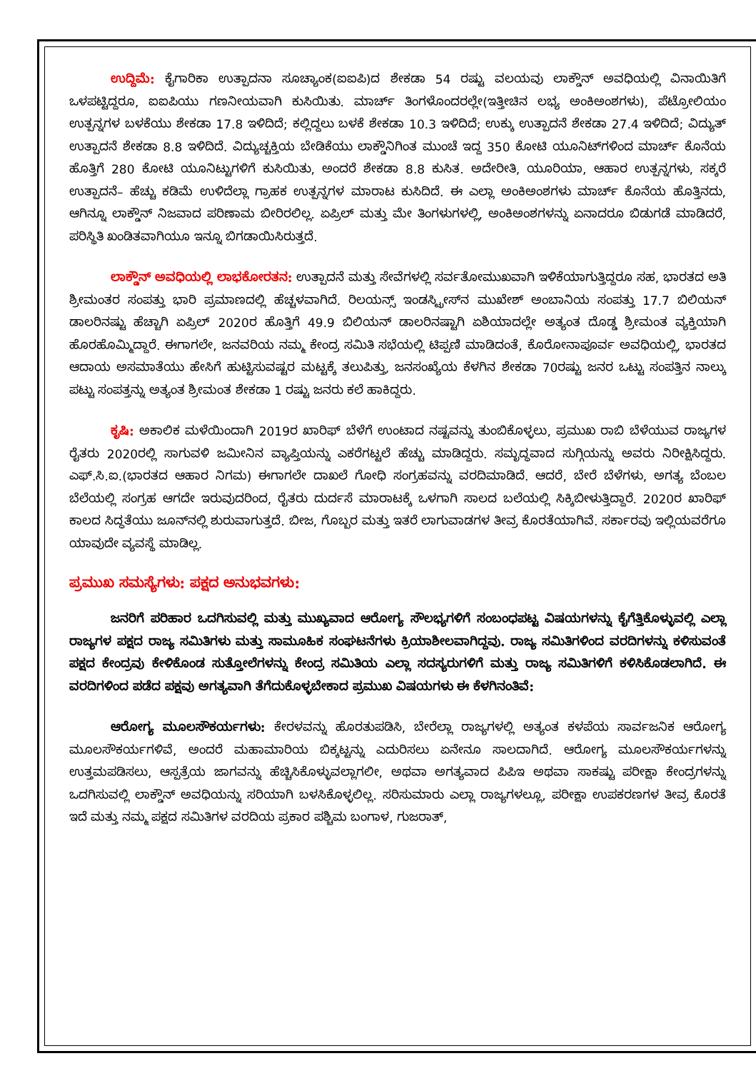ಉದ್ದಿಮೆ: ಕೈಗಾರಿಕಾ ಉತ್ಪಾದನಾ ಸೂಚ್ಯಾಂಕ(ಐಐಪಿ)ದ ಶೇಕಡಾ 54 ರಷ್ಟು ವಲಯವು ಲಾಕ್ಡೌನ್ ಅವಧಿಯಲ್ಲಿ ವಿನಾಯಿತಿಗೆ ಒಳಪಟ್ಟಿದ್ದರೂ, ಐಐಪಿಯು ಗಣನೀಯವಾಗಿ ಕುಸಿಯಿತು. ಮಾರ್ಚ್ ತಿಂಗಳೊಂದರಲ್ಲೇ(ಇತ್ತೀಚಿನ ಲಭ್ಯ ಅಂಕಿಅಂಶಗಳು), ಪೆಟ್ರೋಲಿಯಂ ಉತ್ಪನ್ನಗಳ ಬಳಕೆಯು ಶೇಕಡಾ 17.8 ಇಳಿದಿದೆ; ಕಲ್ಲಿದ್ದಲು ಬಳಕೆ ಶೇಕಡಾ 10.3 ಇಳಿದಿದೆ; ಉಕ್ಕು ಉತ್ಪಾದನೆ ಶೇಕಡಾ 27.4 ಇಳಿದಿದೆ; ವಿದ್ಯುತ್ ಉತ್ಪಾದನೆ ಶೇಕಡಾ 8.8 ಇಳಿದಿದೆ. ವಿದ್ಯುಚ್ಚಕ್ತಿಯ ಬೇಡಿಕೆಯು ಲಾಕ್ಡೌನಿಗಿಂತ ಮುಂಚೆ ಇದ್ದ 350 ಕೋಟಿ ಯೂನಿಟ್‌ಗಳಿಂದ ಮಾರ್ಚ್ ಕೊನೆಯ ಹೊತ್ತಿಗೆ 280 ಕೋಟಿ ಯೂನಿಟ್ಟುಗಳಿಗೆ ಕುಸಿಯಿತು, ಅಂದರೆ ಶೇಕಡಾ 8.8 ಕುಸಿತ. ಅದೇರೀತಿ, ಯೂರಿಯಾ, ಆಹಾರ ಉತ್ಪನ್ನಗಳು, ಸಕ್ಕರೆ ಉತ್ಪಾದನೆ– ಹೆಚ್ಚು ಕಡಿಮೆ ಉಳಿದೆಲ್ಲಾ ಗ್ರಾಹಕ ಉತ್ಪನ್ನಗಳ ಮಾರಾಟ ಕುಸಿದಿದೆ. ಈ ಎಲ್ಲಾ ಅಂಕಿಅಂಶಗಳು ಮಾರ್ಚ್ ಕೊನೆಯ ಹೊತ್ತಿನದು, ಆಗಿನ್ನೂ ಲಾಕ್ಡೌನ್ ನಿಜವಾದ ಪರಿಣಾಮ ಬೀರಿರಲಿಲ್ಲ. ಏಪ್ರಿಲ್ ಮತ್ತು ಮೇ ತಿಂಗಳುಗಳಲ್ಲಿ, ಅಂಕಿಅಂಶಗಳನ್ನು ಏನಾದರೂ ಬಿಡುಗಡೆ ಮಾಡಿದರೆ, ಪರಿಸ್ಥಿತಿ ಖಂಡಿತವಾಗಿಯೂ ಇನ್ನೂ ಬಿಗಡಾಯಿಸಿರುತ್ತದೆ.
ಲಾಕ್ಡೌನ್ ಅವಧಿಯಲ್ಲಿ ಲಾಭಕೋರತನ: ಉತ್ಪಾದನೆ ಮತ್ತು ಸೇವೆಗಳಲ್ಲಿ ಸರ್ವತೋಮುಖವಾಗಿ ಇಳಿಕೆಯಾಗುತ್ತಿದ್ದರೂ ಸಹ, ಭಾರತದ ಅತಿ ಶ್ರೀಮಂತರ ಸಂಪತ್ತು ಭಾರಿ ಪ್ರಮಾಣದಲ್ಲಿ ಹೆಚ್ಚಳವಾಗಿದೆ. ರಿಲಯನ್ಸ್ ಇಂಡಸ್ಟ್ರೀಸ್‌ನ ಮುಖೇಶ್ ಅಂಬಾನಿಯ ಸಂಪತ್ತು 17.7 ಬಿಲಿಯನ್ ಡಾಲರಿನಷ್ಟು ಹೆಚ್ಚಾಗಿ ಏಪ್ರಿಲ್ 2020ರ ಹೊತ್ತಿಗೆ 49.9 ಬಿಲಿಯನ್ ಡಾಲರಿನಷ್ಟಾಗಿ ಏಶಿಯಾದಲ್ಲೇ ಅತ್ಯಂತ ದೊಡ್ಡ ಶ್ರೀಮಂತ ವ್ಯಕ್ತಿಯಾಗಿ ಹೊರಹೊಮ್ಮಿದ್ದಾರೆ. ಈಗಾಗಲೇ, ಜನವರಿಯ ನಮ್ಮ ಕೇಂದ್ರ ಸಮಿತಿ ಸಭೆಯಲ್ಲಿ ಟಿಪ್ಪಣಿ ಮಾಡಿದಂತೆ, ಕೊರೋನಾಪೂರ್ವ ಅವಧಿಯಲ್ಲಿ, ಭಾರತದ ಆದಾಯ ಅಸಮಾತೆಯು ಹೇಸಿಗೆ ಹುಟ್ಟಿಸುವಷ್ಟರ ಮಟ್ಟಕ್ಕೆ ತಲುಪಿತ್ತು, ಜನಸಂಖ್ಯೆಯ ಕೆಳಗಿನ ಶೇಕಡಾ 70ರಷ್ಟು ಜನರ ಒಟ್ಟು ಸಂಪತ್ತಿನ ನಾಲ್ಕು ಪಟ್ಟು ಸಂಪತ್ತನ್ನು ಅತ್ಯಂತ ಶ್ರೀಮಂತ ಶೇಕಡಾ 1 ರಷ್ಟು ಜನರು ಕಲೆ ಹಾಕಿದ್ದರು.
ಕೃಷಿ: ಅಕಾಲಿಕ ಮಳೆಯಿಂದಾಗಿ 2019ರ ಖಾರಿಫ್ ಬೆಳೆಗೆ ಉಂಟಾದ ನಷ್ಟವನ್ನು ತುಂಬಿಕೊಳ್ಳಲು, ಪ್ರಮುಖ ರಾಬಿ ಬೆಳೆಯುವ ರಾಜ್ಯಗಳ ರೈತರು 2020ರಲ್ಲಿ ಸಾಗುವಳಿ ಜಮೀನಿನ ವ್ಯಾಪ್ತಿಯನ್ನು ಎಕರೆಗಟ್ಟಲೆ ಹೆಚ್ಚು ಮಾಡಿದ್ದರು. ಸಮೃದ್ಧವಾದ ಸುಗ್ಗಿಯನ್ನು ಅವರು ನಿರೀಕ್ಷಿಸಿದ್ದರು. ಎಫ್.ಸಿ.ಐ.(ಭಾರತದ ಆಹಾರ ನಿಗಮ) ಈಗಾಗಲೇ ದಾಖಲೆ ಗೋಧಿ ಸಂಗ್ರಹವನ್ನು ವರದಿಮಾಡಿದೆ. ಆದರೆ, ಬೇರೆ ಬೆಳೆಗಳು, ಅಗತ್ಯ ಬೆಂಬಲ ಬೆಲೆಯಲ್ಲಿ ಸಂಗ್ರಹ ಆಗದೇ ಇರುವುದರಿಂದ, ರೈತರು ದುರ್ದಸೆ ಮಾರಾಟಕ್ಕೆ ಒಳಗಾಗಿ ಸಾಲದ ಬಲೆಯಲ್ಲಿ ಸಿಕ್ಕಿಬೀಳುತ್ತಿದ್ದಾರೆ. 2020ರ ಖಾರಿಫ್ ಕಾಲದ ಸಿದ್ಧತೆಯು ಜೂನ್‌ನಲ್ಲಿ ಶುರುವಾಗುತ್ತದೆ. ಬೀಜ, ಗೊಬ್ಬರ ಮತ್ತು ಇತರೆ ಲಾಗುವಾಡಗಳ ತೀವ್ರ ಕೊರತೆಯಾಗಿವೆ. ಸರ್ಕಾರವು ಇಲ್ಲಿಯವರೆಗೂ ಯಾವುದೇ ವ್ಯವಸ್ಥೆ ಮಾಡಿಲ್ಲ.
ಪ್ರಮುಖ ಸಮಸ್ಯೆಗಳು: ಪಕ್ಷದ ಅನುಭವಗಳು:
ಜನರಿಗೆ ಪರಿಹಾರ ಒದಗಿಸುವಲ್ಲಿ ಮತ್ತು ಮುಖ್ಯವಾದ ಆರೋಗ್ಯ ಸೌಲಭ್ಯಗಳಿಗೆ ಸಂಬಂಧಪಟ್ಟ ವಿಷಯಗಳನ್ನು ಕೈಗೆತ್ತಿಕೊಳ್ಳುವಲ್ಲಿ ಎಲ್ಲಾ ರಾಜ್ಯಗಳ ಪಕ್ಷದ ರಾಜ್ಯ ಸಮಿತಿಗಳು ಮತ್ತು ಸಾಮೂಹಿಕ ಸಂಘಟನೆಗಳು ಕ್ರಿಯಾಶೀಲವಾಗಿದ್ದವು. ರಾಜ್ಯ ಸಮಿತಿಗಳಿಂದ ವರದಿಗಳನ್ನು ಕಳಿಸುವಂತೆ ಪಕ್ಷದ ಕೇಂದ್ರವು ಕೇಳಿಕೊಂಡ ಸುತ್ತೋಲೆಗಳನ್ನು ಕೇಂದ್ರ ಸಮಿತಿಯ ಎಲ್ಲಾ ಸದಸ್ಯರುಗಳಿಗೆ ಮತ್ತು ರಾಜ್ಯ ಸಮಿತಿಗಳಿಗೆ ಕಳಿಸಿಕೊಡಲಾಗಿದೆ. ಈ ವರದಿಗಳಿಂದ ಪಡೆದ ಪಕ್ಷವು ಅಗತ್ಯವಾಗಿ ತೆಗೆದುಕೊಳ್ಳಬೇಕಾದ ಪ್ರಮುಖ ವಿಷಯಗಳು ಈ ಕೆಳಗಿನಂತಿವೆ:
ಆರೋಗ್ಯ ಮೂಲಸೌಕರ್ಯಗಳು: ಕೇರಳವನ್ನು ಹೊರತುಪಡಿಸಿ, ಬೇರೆಲ್ಲಾ ರಾಜ್ಯಗಳಲ್ಲಿ ಅತ್ಯಂತ ಕಳಪೆಯ ಸಾರ್ವಜನಿಕ ಆರೋಗ್ಯ ಮೂಲಸೌಕರ್ಯಗಳಿವೆ, ಅಂದರೆ ಮಹಾಮಾರಿಯ ಬಿಕ್ಕಟ್ಟನ್ನು ಎದುರಿಸಲು ಏನೇನೂ ಸಾಲದಾಗಿದೆ. ಆರೋಗ್ಯ ಮೂಲಸೌಕರ್ಯಗಳನ್ನು ಉತ್ತಮಪಡಿಸಲು, ಆಸ್ಪತ್ರೆಯ ಜಾಗವನ್ನು ಹೆಚ್ಚಿಸಿಕೊಳ್ಳುವಲ್ಲಾಗಲೀ, ಅಥವಾ ಅಗತ್ಯವಾದ ಪಿಪಿಇ ಅಥವಾ ಸಾಕಷ್ಟು ಪರೀಕ್ಷಾ ಕೇಂದ್ರಗಳನ್ನು ಒದಗಿಸುವಲ್ಲಿ ಲಾಕ್ಡೌನ್ ಅವಧಿಯನ್ನು ಸರಿಯಾಗಿ ಬಳಸಿಕೊಳ್ಳಲಿಲ್ಲ. ಸರಿಸುಮಾರು ಎಲ್ಲಾ ರಾಜ್ಯಗಳಲ್ಲೂ, ಪರೀಕ್ಷಾ ಉಪಕರಣಗಳ ತೀವ್ರ ಕೊರತೆ ಇದೆ ಮತ್ತು ನಮ್ಮ ಪಕ್ಷದ ಸಮಿತಿಗಳ ವರದಿಯ ಪ್ರಕಾರ ಪಶ್ಚಿಮ ಬಂಗಾಳ, ಗುಜರಾತ್,